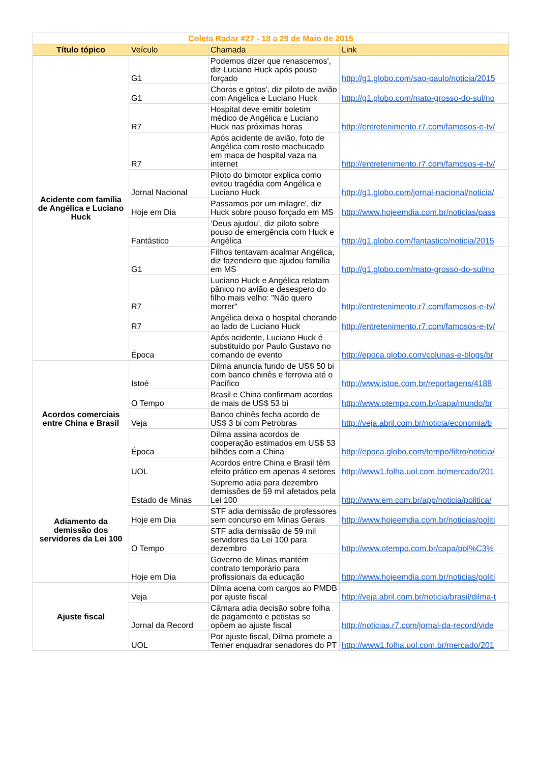| Coleta Radar #27 - 18 a 29 de Maio de 2015 | | | |
| Título tópico | Veículo | Chamada | Link |
| Acidente com família de Angélica e Luciano Huck | G1 | Podemos dizer que renascemos', diz Luciano Huck após pouso forçado | http://g1.globo.com/sao-paulo/noticia/2015 |
| | G1 | Choros e gritos', diz piloto de avião com Angélica e Luciano Huck | http://g1.globo.com/mato-grosso-do-sul/no |
| | R7 | Hospital deve emitir boletim médico de Angélica e Luciano Huck nas próximas horas | http://entretenimento.r7.com/famosos-e-tv/ |
| | R7 | Após acidente de avião, foto de Angélica com rosto machucado em maca de hospital vaza na internet | http://entretenimento.r7.com/famosos-e-tv/ |
| | Jornal Nacional | Piloto do bimotor explica como evitou tragédia com Angélica e Luciano Huck | http://g1.globo.com/jornal-nacional/noticia/ |
| | Hoje em Dia | Passamos por um milagre', diz Huck sobre pouso forçado em MS | http://www.hojeemdia.com.br/noticias/pass |
| | Fantástico | ‘Deus ajudou’, diz piloto sobre pouso de emergência com Huck e Angélica | http://g1.globo.com/fantastico/noticia/2015 |
| | G1 | Filhos tentavam acalmar Angélica, diz fazendeiro que ajudou família em MS | http://g1.globo.com/mato-grosso-do-sul/no |
| | R7 | Luciano Huck e Angélica relatam pânico no avião e desespero do filho mais velho: "Não quero morrer" | http://entretenimento.r7.com/famosos-e-tv/ |
| | R7 | Angélica deixa o hospital chorando ao lado de Luciano Huck | http://entretenimento.r7.com/famosos-e-tv/ |
| | Época | Após acidente, Luciano Huck é substituído por Paulo Gustavo no comando de evento | http://epoca.globo.com/colunas-e-blogs/br |
| Acordos comerciais entre China e Brasil | Istoé | Dilma anuncia fundo de US$ 50 bi com banco chinês e ferrovia até o Pacífico | http://www.istoe.com.br/reportagens/4188 |
| | O Tempo | Brasil e China confirmam acordos de mais de US$ 53 bi | http://www.otempo.com.br/capa/mundo/br |
| | Veja | Banco chinês fecha acordo de US$ 3 bi com Petrobras | http://veja.abril.com.br/noticia/economia/b |
| | Época | Dilma assina acordos de cooperação estimados em US$ 53 bilhões com a China | http://epoca.globo.com/tempo/filtro/noticia/ |
| | UOL | Acordos entre China e Brasil têm efeito prático em apenas 4 setores | http://www1.folha.uol.com.br/mercado/201 |
| Adiamento da demissão dos servidores da Lei 100 | Estado de Minas | Supremo adia para dezembro demissões de 59 mil afetados pela Lei 100 | http://www.em.com.br/app/noticia/politica/ |
| | Hoje em Dia | STF adia demissão de professores sem concurso em Minas Gerais | http://www.hojeemdia.com.br/noticias/politi |
| | O Tempo | STF adia demissão de 59 mil servidores da Lei 100 para dezembro | http://www.otempo.com.br/capa/pol%C3% |
| | Hoje em Dia | Governo de Minas mantém contrato temporário para profissionais da educação | http://www.hojeemdia.com.br/noticias/politi |
| Ajuste fiscal | Veja | Dilma acena com cargos ao PMDB por ajuste fiscal | http://veja.abril.com.br/noticia/brasil/dilma-t |
| | Jornal da Record | Câmara adia decisão sobre folha de pagamento e petistas se opõem ao ajuste fiscal | http://noticias.r7.com/jornal-da-record/vide |
| | UOL | Por ajuste fiscal, Dilma promete a Temer enquadrar senadores do PT | http://www1.folha.uol.com.br/mercado/201 |